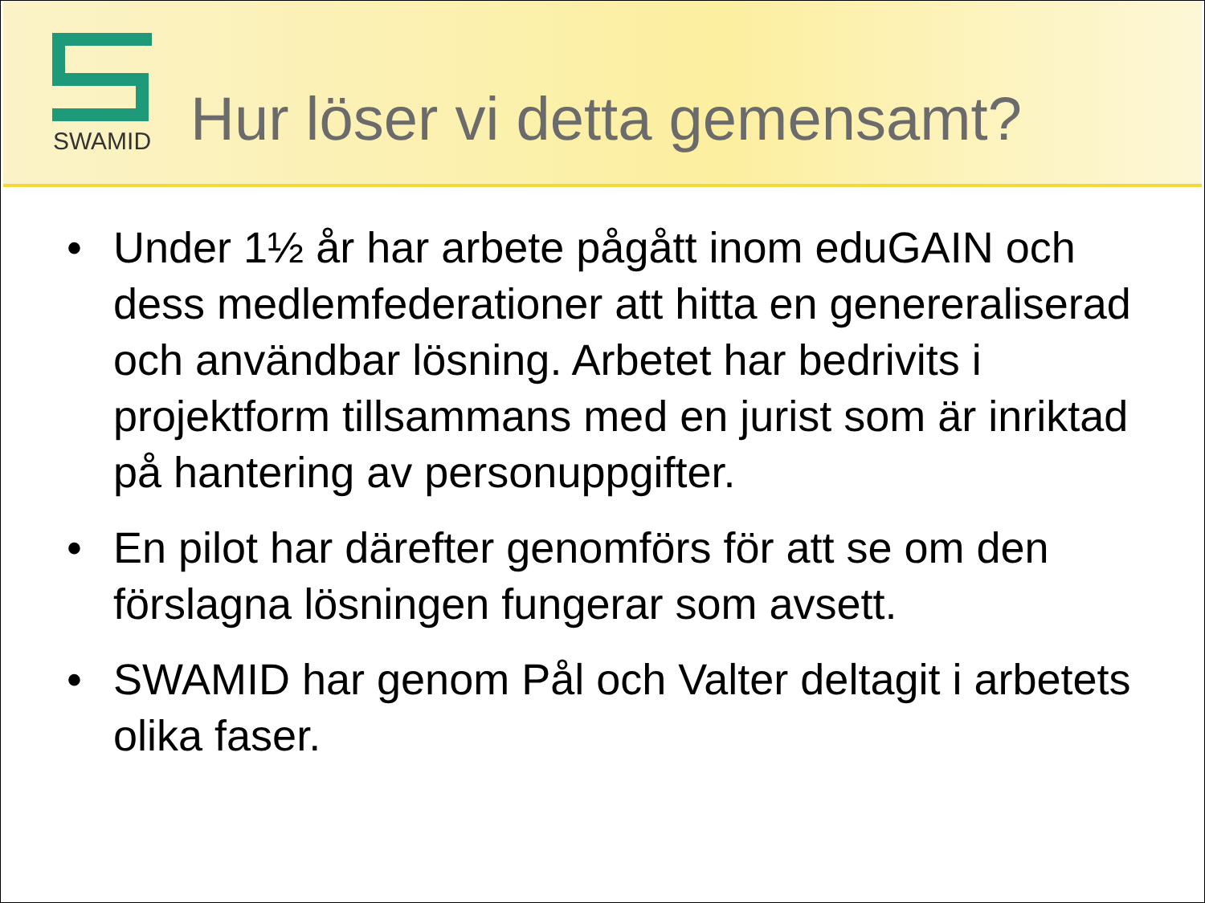SWAMID
Hur löser vi detta gemensamt?
• Under 1½ år har arbete pågått inom eduGAIN och dess medlemfederationer att hitta en genereraliserad och användbar lösning. Arbetet har bedrivits i projektform tillsammans med en jurist som är inriktad på hantering av personuppgifter.
• En pilot har därefter genomförs för att se om den förslagna lösningen fungerar som avsett.
• SWAMID har genom Pål och Valter deltagit i arbetets olika faser.